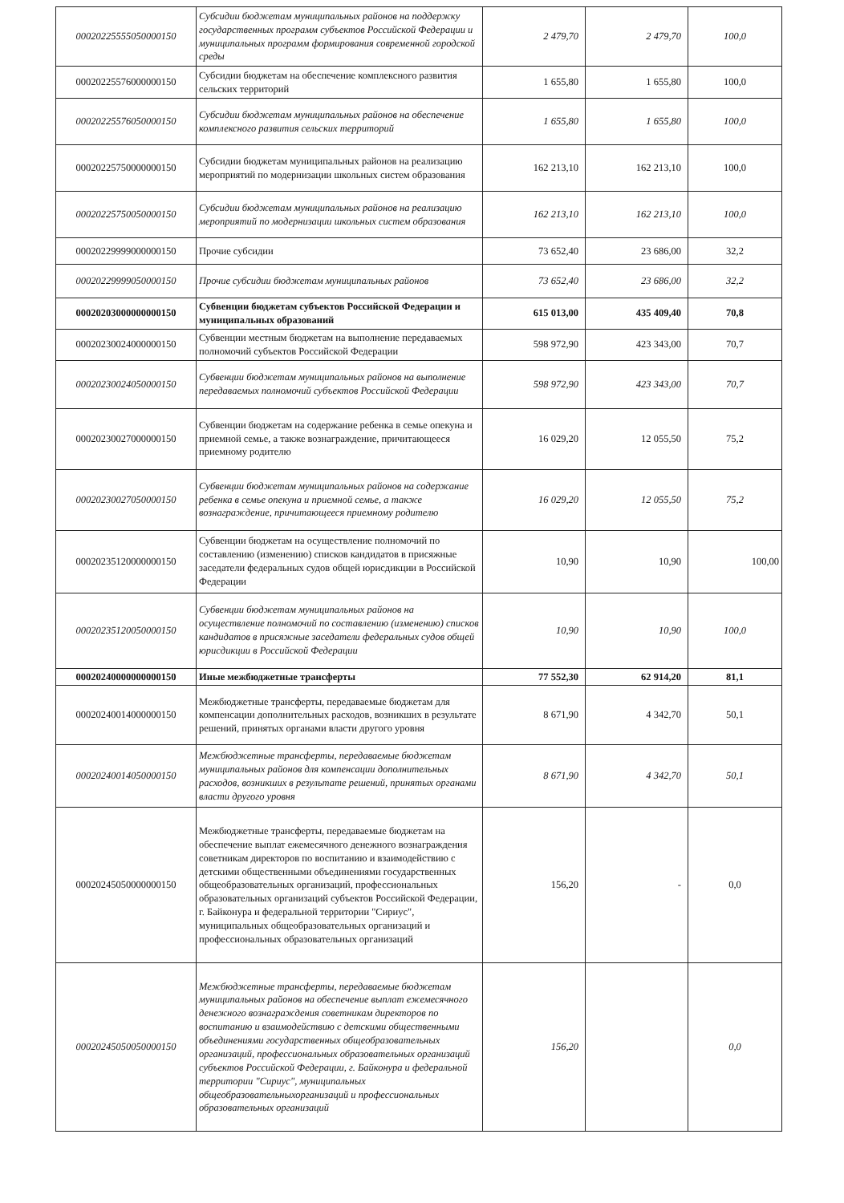| 00020225555050000150 | Субсидии бюджетам муниципальных районов на поддержку государственных программ субъектов Российской Федерации и муниципальных программ формирования современной городской среды | 2 479,70 | 2 479,70 | 100,0 |
| 00020225576000000150 | Субсидии бюджетам на обеспечение комплексного развития сельских территорий | 1 655,80 | 1 655,80 | 100,0 |
| 00020225576050000150 | Субсидии бюджетам муниципальных районов на обеспечение комплексного развития сельских территорий | 1 655,80 | 1 655,80 | 100,0 |
| 00020225750000000150 | Субсидии бюджетам муниципальных районов на реализацию мероприятий по модернизации школьных систем образования | 162 213,10 | 162 213,10 | 100,0 |
| 00020225750050000150 | Субсидии бюджетам муниципальных районов на реализацию мероприятий по модернизации школьных систем образования | 162 213,10 | 162 213,10 | 100,0 |
| 00020229999000000150 | Прочие субсидии | 73 652,40 | 23 686,00 | 32,2 |
| 00020229999050000150 | Прочие субсидии бюджетам муниципальных районов | 73 652,40 | 23 686,00 | 32,2 |
| 00020203000000000150 | Субвенции бюджетам субъектов Российской Федерации и муниципальных образований | 615 013,00 | 435 409,40 | 70,8 |
| 00020230024000000150 | Субвенции местным бюджетам на выполнение передаваемых полномочий субъектов Российской Федерации | 598 972,90 | 423 343,00 | 70,7 |
| 00020230024050000150 | Субвенции бюджетам муниципальных районов на выполнение передаваемых полномочий субъектов Российской Федерации | 598 972,90 | 423 343,00 | 70,7 |
| 00020230027000000150 | Субвенции бюджетам на содержание ребенка в семье опекуна и приемной семье, а также вознаграждение, причитающееся приемному родителю | 16 029,20 | 12 055,50 | 75,2 |
| 00020230027050000150 | Субвенции бюджетам муниципальных районов на содержание ребенка в семье опекуна и приемной семье, а также вознаграждение, причитающееся приемному родителю | 16 029,20 | 12 055,50 | 75,2 |
| 00020235120000000150 | Субвенции бюджетам на осуществление полномочий по составлению (изменению) списков кандидатов в присяжные заседатели федеральных судов общей юрисдикции в Российской Федерации | 10,90 | 10,90 | 100,00 |
| 00020235120050000150 | Субвенции бюджетам муниципальных районов на осуществление полномочий по составлению (изменению) списков кандидатов в присяжные заседатели федеральных судов общей юрисдикции в Российской Федерации | 10,90 | 10,90 | 100,0 |
| 00020240000000000150 | Иные межбюджетные трансферты | 77 552,30 | 62 914,20 | 81,1 |
| 00020240014000000150 | Межбюджетные трансферты, передаваемые бюджетам для компенсации дополнительных расходов, возникших в результате решений, принятых органами власти другого уровня | 8 671,90 | 4 342,70 | 50,1 |
| 00020240014050000150 | Межбюджетные трансферты, передаваемые бюджетам муниципальных районов для компенсации дополнительных расходов, возникших в результате решений, принятых органами власти другого уровня | 8 671,90 | 4 342,70 | 50,1 |
| 00020245050000000150 | Межбюджетные трансферты, передаваемые бюджетам на обеспечение выплат ежемесячного денежного вознаграждения советникам директоров по воспитанию и взаимодействию с детскими общественными объединениями государственных общеобразовательных организаций, профессиональных образовательных организаций субъектов Российской Федерации, г. Байконура и федеральной территории "Сириус", муниципальных общеобразовательных организаций и профессиональных образовательных организаций | 156,20 | - | 0,0 |
| 00020245050050000150 | Межбюджетные трансферты, передаваемые бюджетам муниципальных районов на обеспечение выплат ежемесячного денежного вознаграждения советникам директоров по воспитанию и взаимодействию с детскими общественными объединениями государственных общеобразовательных организаций, профессиональных образовательных организаций субъектов Российской Федерации, г. Байконура и федеральной территории "Сириус", муниципальных общеобразовательныхорганизаций и профессиональных образовательных организаций | 156,20 | | 0,0 |